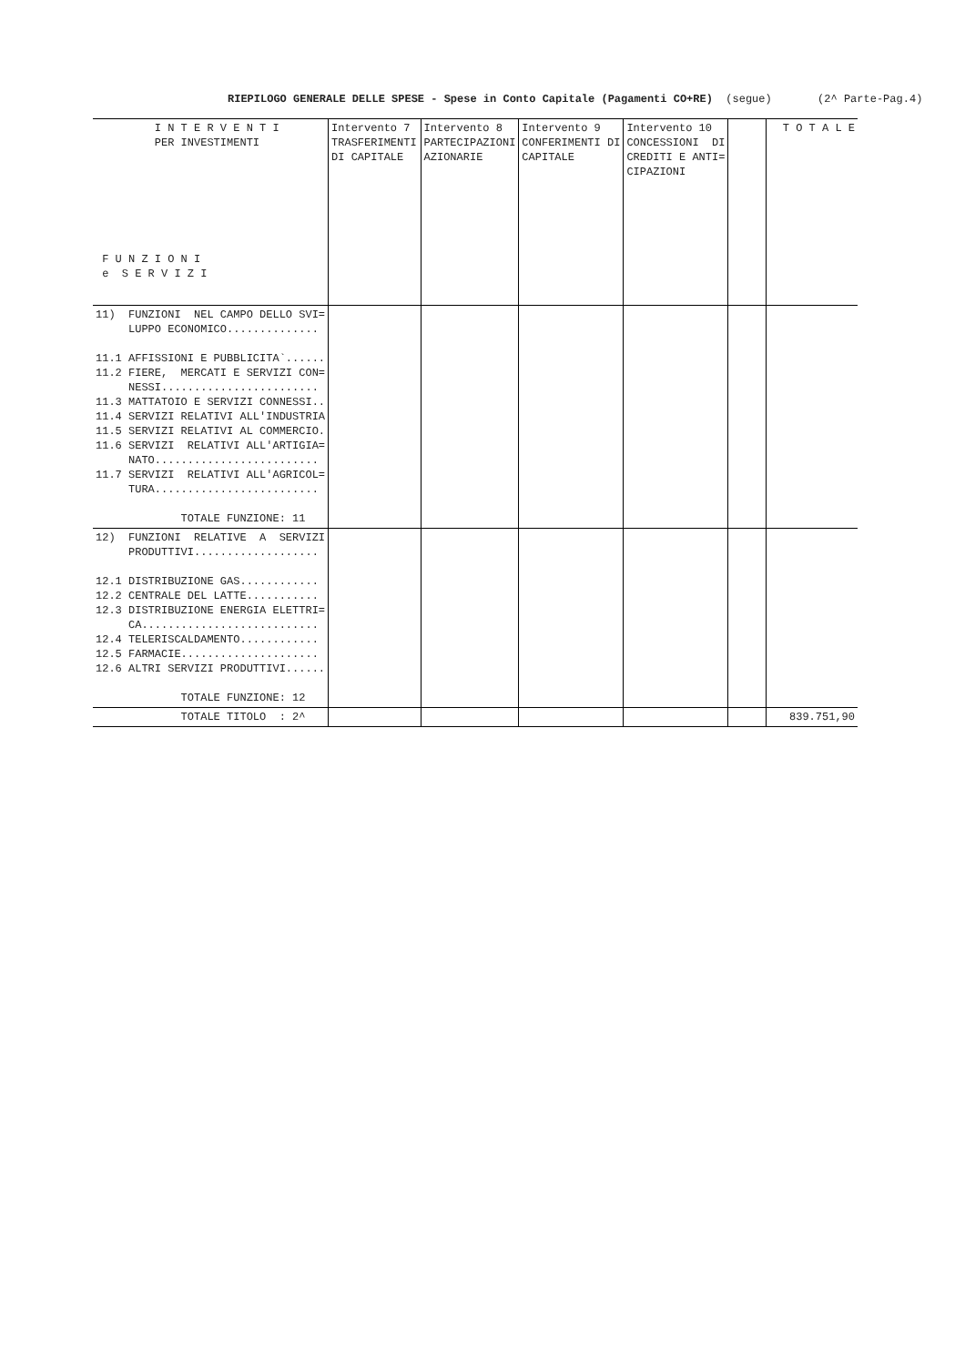RIEPILOGO GENERALE DELLE SPESE - Spese in Conto Capitale (Pagamenti CO+RE) (segue) (2^ Parte-Pag.4)
| I N T E R V E N T I PER INVESTIMENTI F U N Z I O N I e S E R V I Z I | Intervento 7 TRASFERIMENTI DI CAPITALE | Intervento 8 PARTECIPAZIONI AZIONARIE | Intervento 9 CONFERIMENTI DI CAPITALE | Intervento 10 CONCESSIONI DI CREDITI E ANTI= CIPAZIONI | | T O T A L E |
| --- | --- | --- | --- | --- | --- | --- |
| 11) FUNZIONI NEL CAMPO DELLO SVI= LUPPO ECONOMICO.............. 11.1 AFFISSIONI E PUBBLICITA`...... 11.2 FIERE, MERCATI E SERVIZI CON= NESSI........................ 11.3 MATTATOIO E SERVIZI CONNESSI.. 11.4 SERVIZI RELATIVI ALL'INDUSTRIA 11.5 SERVIZI RELATIVI AL COMMERCIO. 11.6 SERVIZI RELATIVI ALL'ARTIGIA= NATO......................... 11.7 SERVIZI RELATIVI ALL'AGRICOL= TURA......................... TOTALE FUNZIONE: 11 | | | | | | |
| 12) FUNZIONI RELATIVE A SERVIZI PRODUTTIVI................... 12.1 DISTRIBUZIONE GAS............ 12.2 CENTRALE DEL LATTE........... 12.3 DISTRIBUZIONE ENERGIA ELETTRI= CA........................... 12.4 TELERISCALDAMENTO............ 12.5 FARMACIE..................... 12.6 ALTRI SERVIZI PRODUTTIVI...... TOTALE FUNZIONE: 12 | | | | | | |
| TOTALE TITOLO : 2^ | | | | | | 839.751,90 |